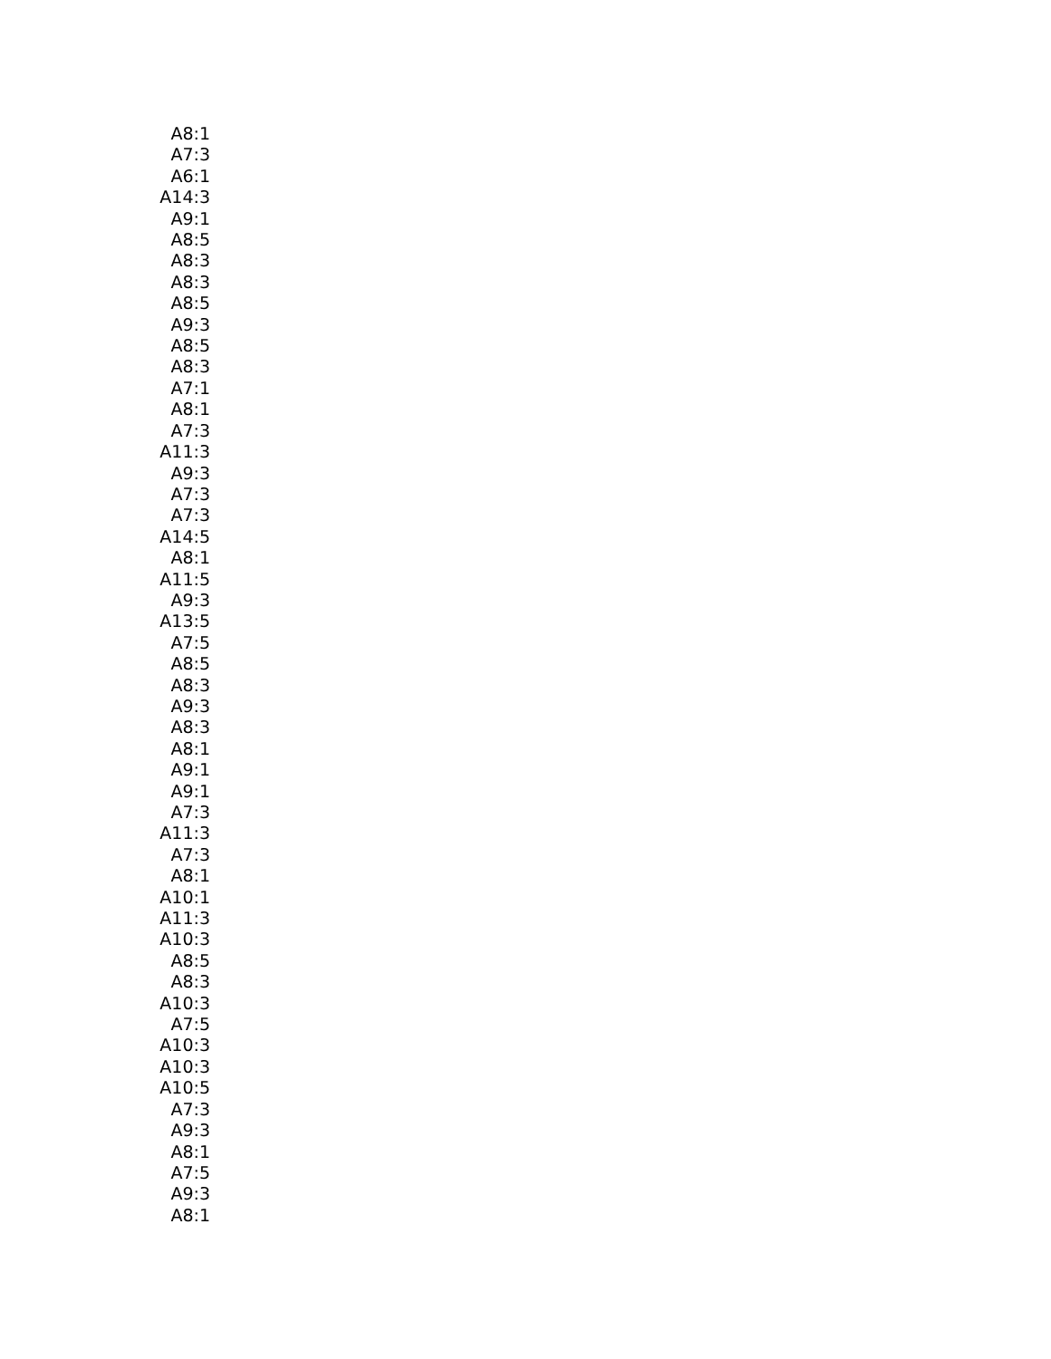A8:1
A7:3
A6:1
A14:3
A9:1
A8:5
A8:3
A8:3
A8:5
A9:3
A8:5
A8:3
A7:1
A8:1
A7:3
A11:3
A9:3
A7:3
A7:3
A14:5
A8:1
A11:5
A9:3
A13:5
A7:5
A8:5
A8:3
A9:3
A8:3
A8:1
A9:1
A9:1
A7:3
A11:3
A7:3
A8:1
A10:1
A11:3
A10:3
A8:5
A8:3
A10:3
A7:5
A10:3
A10:3
A10:5
A7:3
A9:3
A8:1
A7:5
A9:3
A8:1